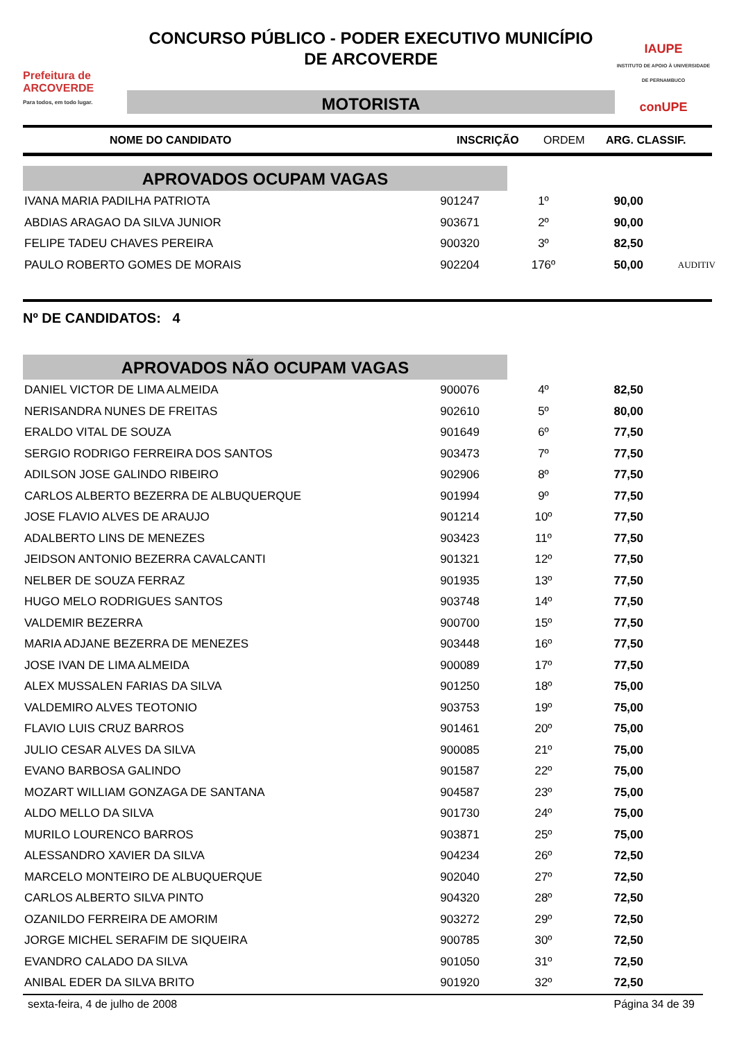Prefeitura de ARCOVERDE
Para todos, em todo lugar.
CONCURSO PÚBLICO - PODER EXECUTIVO MUNICÍPIO
DE ARCOVERDE
MOTORISTA
IAUPE
INSTITUTO DE APOIO À UNIVERSIDADE DE PERNAMBUCO
conUPE
NOME DO CANDIDATO INSCRIÇÃO ORDEM ARG. CLASSIF.
APROVADOS OCUPAM VAGAS
| IVANA MARIA PADILHA PATRIOTA | 901247 | 1º | 90,00 | |
| ABDIAS ARAGAO DA SILVA JUNIOR | 903671 | 2º | 90,00 | |
| FELIPE TADEU CHAVES PEREIRA | 900320 | 3º | 82,50 | |
| PAULO ROBERTO GOMES DE MORAIS | 902204 | 176º | 50,00 | AUDITIV |
Nº DE CANDIDATOS: 4
APROVADOS NÃO OCUPAM VAGAS
| DANIEL VICTOR DE LIMA ALMEIDA | 900076 | 4º | 82,50 | |
| NERISANDRA NUNES DE FREITAS | 902610 | 5º | 80,00 | |
| ERALDO VITAL DE SOUZA | 901649 | 6º | 77,50 | |
| SERGIO RODRIGO FERREIRA DOS SANTOS | 903473 | 7º | 77,50 | |
| ADILSON JOSE GALINDO RIBEIRO | 902906 | 8º | 77,50 | |
| CARLOS ALBERTO BEZERRA DE ALBUQUERQUE | 901994 | 9º | 77,50 | |
| JOSE FLAVIO ALVES DE ARAUJO | 901214 | 10º | 77,50 | |
| ADALBERTO LINS DE MENEZES | 903423 | 11º | 77,50 | |
| JEIDSON ANTONIO BEZERRA CAVALCANTI | 901321 | 12º | 77,50 | |
| NELBER DE SOUZA FERRAZ | 901935 | 13º | 77,50 | |
| HUGO MELO RODRIGUES SANTOS | 903748 | 14º | 77,50 | |
| VALDEMIR BEZERRA | 900700 | 15º | 77,50 | |
| MARIA ADJANE BEZERRA DE MENEZES | 903448 | 16º | 77,50 | |
| JOSE IVAN DE LIMA ALMEIDA | 900089 | 17º | 77,50 | |
| ALEX MUSSALEN FARIAS DA SILVA | 901250 | 18º | 75,00 | |
| VALDEMIRO ALVES TEOTONIO | 903753 | 19º | 75,00 | |
| FLAVIO LUIS CRUZ BARROS | 901461 | 20º | 75,00 | |
| JULIO CESAR ALVES DA SILVA | 900085 | 21º | 75,00 | |
| EVANO BARBOSA GALINDO | 901587 | 22º | 75,00 | |
| MOZART WILLIAM GONZAGA DE SANTANA | 904587 | 23º | 75,00 | |
| ALDO MELLO DA SILVA | 901730 | 24º | 75,00 | |
| MURILO LOURENCO BARROS | 903871 | 25º | 75,00 | |
| ALESSANDRO XAVIER DA SILVA | 904234 | 26º | 72,50 | |
| MARCELO MONTEIRO DE ALBUQUERQUE | 902040 | 27º | 72,50 | |
| CARLOS ALBERTO SILVA PINTO | 904320 | 28º | 72,50 | |
| OZANILDO FERREIRA DE AMORIM | 903272 | 29º | 72,50 | |
| JORGE MICHEL SERAFIM DE SIQUEIRA | 900785 | 30º | 72,50 | |
| EVANDRO CALADO DA SILVA | 901050 | 31º | 72,50 | |
| ANIBAL EDER DA SILVA BRITO | 901920 | 32º | 72,50 | |
sexta-feira, 4 de julho de 2008 Página 34 de 39